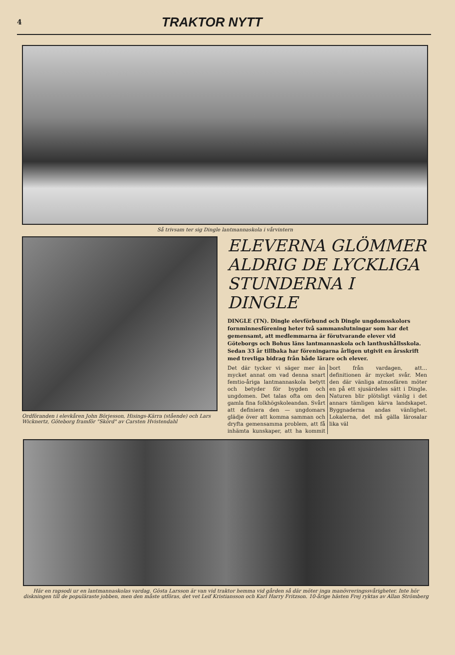4 TRAKTOR NYTT
Så trivsam ter sig Dingle lantmannaskola i vårvintern
Ordföranden i elevkåren John Börjesson, Hisings-Kärra (stående) och Lars Wicknertz, Göteborg framför "Skörd" av Carsten Hvistendahl
ELEVERNA GLÖMMER ALDRIG DE LYCKLIGA STUNDERNA I DINGLE
DINGLE (TN). Dingle elevförbund och Dingle ungdomsskolors fornminnesförening heter två sammanslutningar som har det gemensamt, att medlemmarna är förutvarande elever vid Göteborgs och Bohus läns lantmannaskola och lanthushållsskola. Sedan 33 år tillbaka har föreningarna årligen utgivit en årsskrift med trevliga bidrag från både lärare och elever.
Det där tycker vi säger mer än mycket annat om vad denna snart femtio-åriga lantmannaskola betytt och betyder för bygden och ungdomen. Det talas ofta om den gamla fina folkhögskoleandan. Svårt att definiera den — ungdomars glädje över att komma samman och dryfta gemensamma problem, att få inhämta kunskaper, att ha kommit bort från vardagen, att... definitionen är mycket svår. Men den där vänliga atmosfären möter en på ett sjusärdeles sätt i Dingle. Naturen blir plötsligt vänlig i det annars tämligen kärva landskapet. Byggnaderna andas vänlighet. Lokalerna, det må gälla lärosalar lika väl
Här en rapsodi ur en lantmannaskolas vardag. Gösta Larsson är van vid traktor hemma vid gården så där möter inga manövreringssvårigheter. Inte hör diskningen till de populäraste jobben, men den måste utföras, det vet Leif Kristiansson och Karl Harry Fritzson. 10-årige hästen Frej ryktas av Allan Strömberg